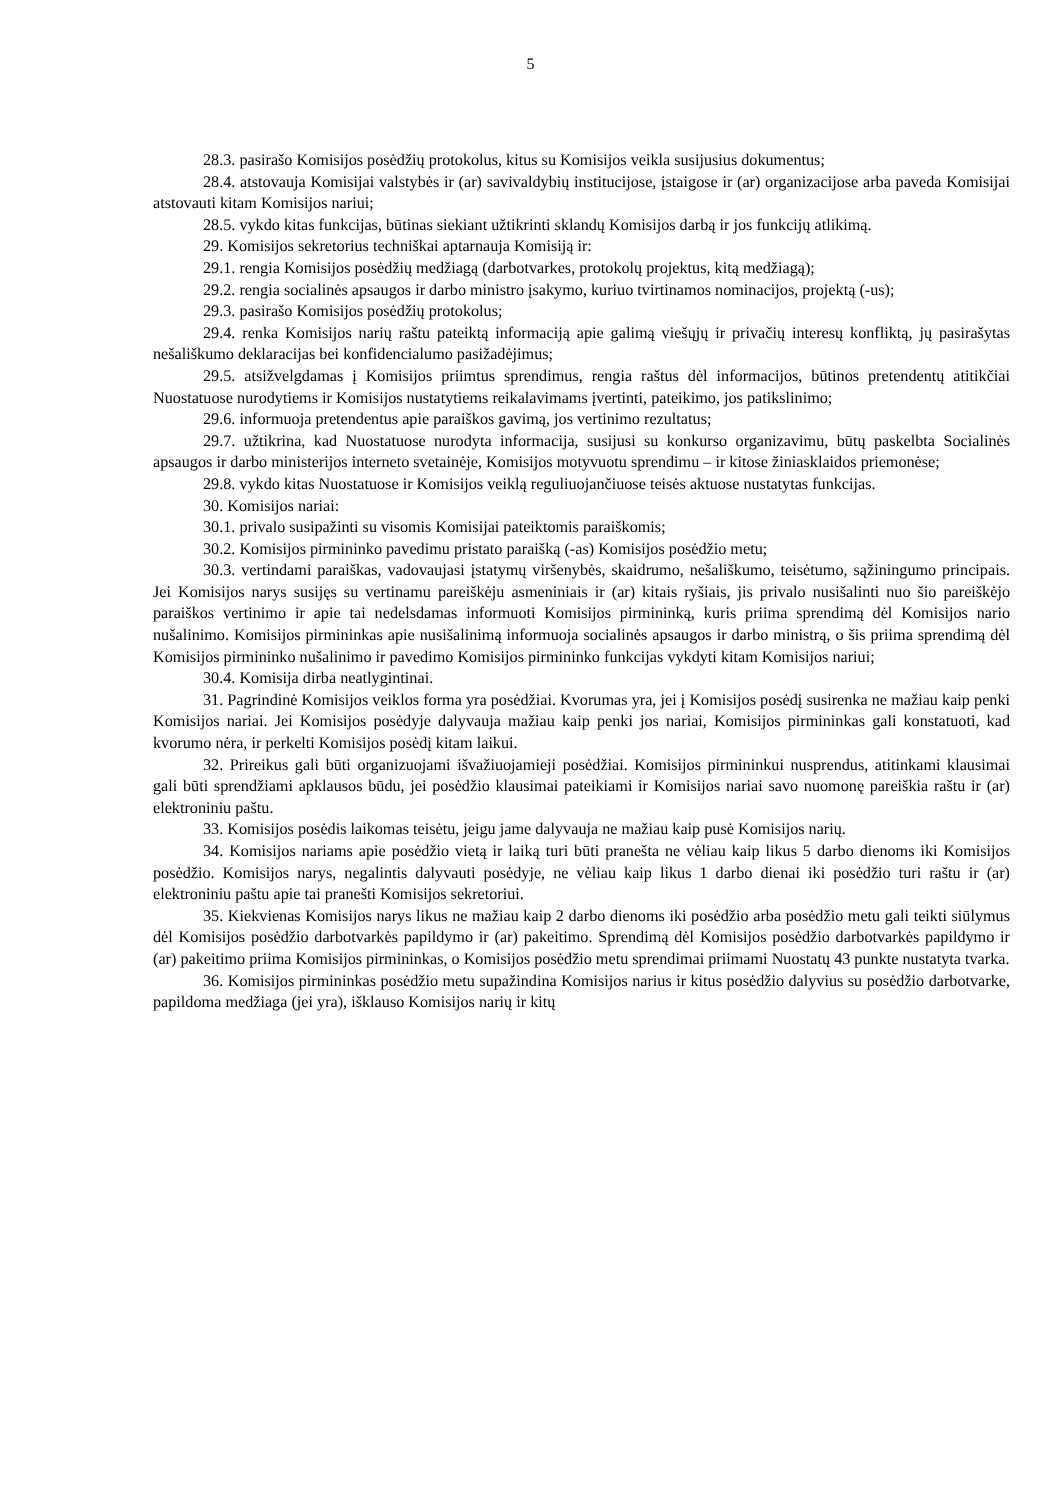5
28.3. pasirašo Komisijos posėdžių protokolus, kitus su Komisijos veikla susijusius dokumentus;
28.4. atstovauja Komisijai valstybės ir (ar) savivaldybių institucijose, įstaigose ir (ar) organizacijose arba paveda Komisijai atstovauti kitam Komisijos nariui;
28.5. vykdo kitas funkcijas, būtinas siekiant užtikrinti sklandų Komisijos darbą ir jos funkcijų atlikimą.
29. Komisijos sekretorius techniškai aptarnauja Komisiją ir:
29.1. rengia Komisijos posėdžių medžiagą (darbotvarkes, protokolų projektus, kitą medžiagą);
29.2. rengia socialinės apsaugos ir darbo ministro įsakymo, kuriuo tvirtinamos nominacijos, projektą (-us);
29.3. pasirašo Komisijos posėdžių protokolus;
29.4. renka Komisijos narių raštu pateiktą informaciją apie galimą viešųjų ir privačių interesų konfliktą, jų pasirašytas nešališkumo deklaracijas bei konfidencialumo pasižadėjimus;
29.5. atsižvelgdamas į Komisijos priimtus sprendimus, rengia raštus dėl informacijos, būtinos pretendentų atitikčiai Nuostatuose nurodytiems ir Komisijos nustatytiems reikalavimams įvertinti, pateikimo, jos patikslinimo;
29.6. informuoja pretendentus apie paraiškos gavimą, jos vertinimo rezultatus;
29.7. užtikrina, kad Nuostatuose nurodyta informacija, susijusi su konkurso organizavimu, būtų paskelbta Socialinės apsaugos ir darbo ministerijos interneto svetainėje, Komisijos motyvuotu sprendimu – ir kitose žiniasklaidos priemonėse;
29.8. vykdo kitas Nuostatuose ir Komisijos veiklą reguliuojančiuose teisės aktuose nustatytas funkcijas.
30. Komisijos nariai:
30.1. privalo susipažinti su visomis Komisijai pateiktomis paraiškomis;
30.2. Komisijos pirmininko pavedimu pristato paraišką (-as) Komisijos posėdžio metu;
30.3. vertindami paraiškas, vadovaujasi įstatymų viršenybės, skaidrumo, nešališkumo, teisėtumo, sąžiningumo principais. Jei Komisijos narys susijęs su vertinamu pareiškėju asmeniniais ir (ar) kitais ryšiais, jis privalo nusišalinti nuo šio pareiškėjo paraiškos vertinimo ir apie tai nedelsdamas informuoti Komisijos pirmininką, kuris priima sprendimą dėl Komisijos nario nušalinimo. Komisijos pirmininkas apie nusišalinimą informuoja socialinės apsaugos ir darbo ministrą, o šis priima sprendimą dėl Komisijos pirmininko nušalinimo ir pavedimo Komisijos pirmininko funkcijas vykdyti kitam Komisijos nariui;
30.4. Komisija dirba neatlygintinai.
31. Pagrindinė Komisijos veiklos forma yra posėdžiai. Kvorumas yra, jei į Komisijos posėdį susirenka ne mažiau kaip penki Komisijos nariai. Jei Komisijos posėdyje dalyvauja mažiau kaip penki jos nariai, Komisijos pirmininkas gali konstatuoti, kad kvorumo nėra, ir perkelti Komisijos posėdį kitam laikui.
32. Prireikus gali būti organizuojami išvažiuojamieji posėdžiai. Komisijos pirmininkui nusprendus, atitinkami klausimai gali būti sprendžiami apklausos būdu, jei posėdžio klausimai pateikiami ir Komisijos nariai savo nuomonę pareiškia raštu ir (ar) elektroniniu paštu.
33. Komisijos posėdis laikomas teisėtu, jeigu jame dalyvauja ne mažiau kaip pusė Komisijos narių.
34. Komisijos nariams apie posėdžio vietą ir laiką turi būti pranešta ne vėliau kaip likus 5 darbo dienoms iki Komisijos posėdžio. Komisijos narys, negalintis dalyvauti posėdyje, ne vėliau kaip likus 1 darbo dienai iki posėdžio turi raštu ir (ar) elektroniniu paštu apie tai pranešti Komisijos sekretoriui.
35. Kiekvienas Komisijos narys likus ne mažiau kaip 2 darbo dienoms iki posėdžio arba posėdžio metu gali teikti siūlymus dėl Komisijos posėdžio darbotvarkės papildymo ir (ar) pakeitimo. Sprendimą dėl Komisijos posėdžio darbotvarkės papildymo ir (ar) pakeitimo priima Komisijos pirmininkas, o Komisijos posėdžio metu sprendimai priimami Nuostatų 43 punkte nustatyta tvarka.
36. Komisijos pirmininkas posėdžio metu supažindina Komisijos narius ir kitus posėdžio dalyvius su posėdžio darbotvarke, papildoma medžiaga (jei yra), išklauso Komisijos narių ir kitų